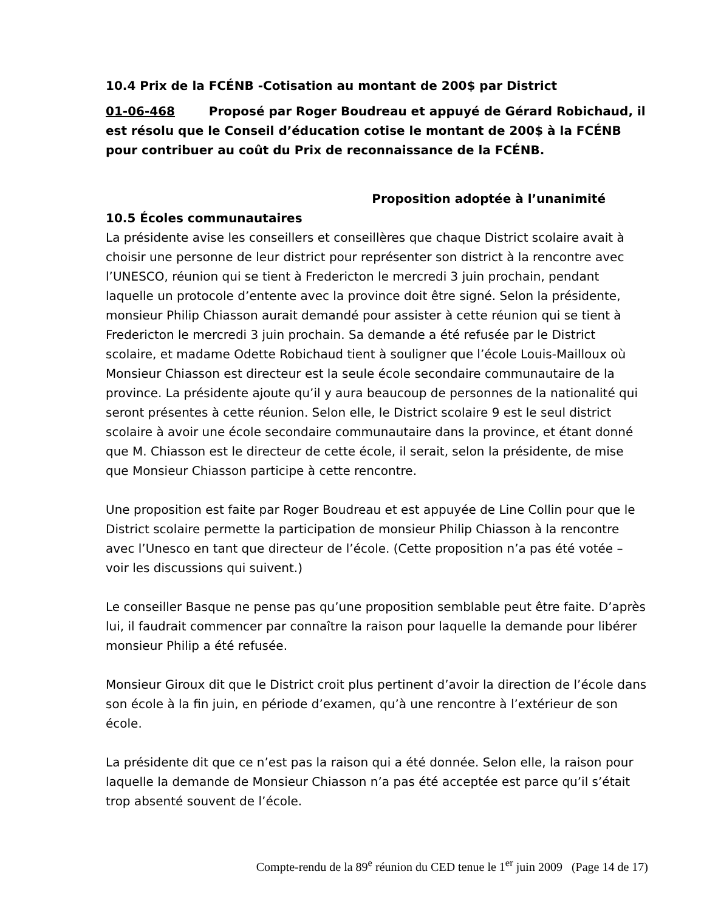10.4 Prix de la FCÉNB -Cotisation au montant de 200$ par District
01-06-468 Proposé par Roger Boudreau et appuyé de Gérard Robichaud, il est résolu que le Conseil d’éducation cotise le montant de 200$ à la FCÉNB pour contribuer au coût du Prix de reconnaissance de la FCÉNB.
Proposition adoptée à l’unanimité
10.5 Écoles communautaires
La présidente avise les conseillers et conseillères que chaque District scolaire avait à choisir une personne de leur district pour représenter son district à la rencontre avec l’UNESCO, réunion qui se tient à Fredericton le mercredi 3 juin prochain, pendant laquelle un protocole d’entente avec la province doit être signé. Selon la présidente, monsieur Philip Chiasson aurait demandé pour assister à cette réunion qui se tient à Fredericton le mercredi 3 juin prochain. Sa demande a été refusée par le District scolaire, et madame Odette Robichaud tient à souligner que l’école Louis-Mailloux où Monsieur Chiasson est directeur est la seule école secondaire communautaire de la province. La présidente ajoute qu’il y aura beaucoup de personnes de la nationalité qui seront présentes à cette réunion. Selon elle, le District scolaire 9 est le seul district scolaire à avoir une école secondaire communautaire dans la province, et étant donné que M. Chiasson est le directeur de cette école, il serait, selon la présidente, de mise que Monsieur Chiasson participe à cette rencontre.
Une proposition est faite par Roger Boudreau et est appuyée de Line Collin pour que le District scolaire permette la participation de monsieur Philip Chiasson à la rencontre avec l’Unesco en tant que directeur de l’école. (Cette proposition n’a pas été votée – voir les discussions qui suivent.)
Le conseiller Basque ne pense pas qu’une proposition semblable peut être faite. D’après lui, il faudrait commencer par connaître la raison pour laquelle la demande pour libérer monsieur Philip a été refusée.
Monsieur Giroux dit que le District croit plus pertinent d’avoir la direction de l’école dans son école à la fin juin, en période d’examen, qu’à une rencontre à l’extérieur de son école.
La présidente dit que ce n’est pas la raison qui a été donnée. Selon elle, la raison pour laquelle la demande de Monsieur Chiasson n’a pas été acceptée est parce qu’il s’était trop absenté souvent de l’école.
Compte-rendu de la 89<sup>e</sup> réunion du CED tenue le 1<sup>er</sup> juin 2009 (Page 14 de 17)